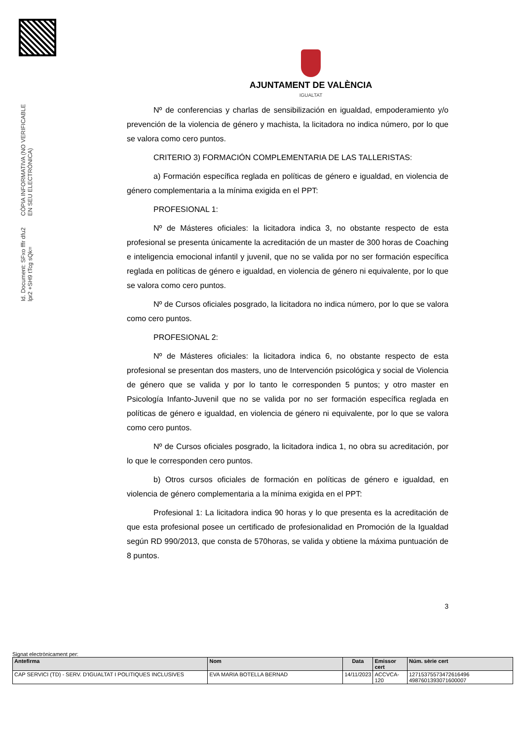Id. Document: SFxo fffr dfu2 lpr2 +SH9 tTcg sQk=
CÒPIA INFORMATIVA (NO VERIFICABLE EN SEU ELECTRÒNICA)
AJUNTAMENT DE VALÈNCIA
IGUALTAT
Nº de conferencias y charlas de sensibilización en igualdad, empoderamiento y/o prevención de la violencia de género y machista, la licitadora no indica número, por lo que se valora como cero puntos.
CRITERIO 3) FORMACIÓN COMPLEMENTARIA DE LAS TALLERISTAS:
a) Formación específica reglada en políticas de género e igualdad, en violencia de género complementaria a la mínima exigida en el PPT:
PROFESIONAL 1:
Nº de Másteres oficiales: la licitadora indica 3, no obstante respecto de esta profesional se presenta únicamente la acreditación de un master de 300 horas de Coaching e inteligencia emocional infantil y juvenil, que no se valida por no ser formación específica reglada en políticas de género e igualdad, en violencia de género ni equivalente, por lo que se valora como cero puntos.
Nº de Cursos oficiales posgrado, la licitadora no indica número, por lo que se valora como cero puntos.
PROFESIONAL 2:
Nº de Másteres oficiales: la licitadora indica 6, no obstante respecto de esta profesional se presentan dos masters, uno de Intervención psicológica y social de Violencia de género que se valida y por lo tanto le corresponden 5 puntos; y otro master en Psicología Infanto-Juvenil que no se valida por no ser formación específica reglada en políticas de género e igualdad, en violencia de género ni equivalente, por lo que se valora como cero puntos.
Nº de Cursos oficiales posgrado, la licitadora indica 1, no obra su acreditación, por lo que le corresponden cero puntos.
b) Otros cursos oficiales de formación en políticas de género e igualdad, en violencia de género complementaria a la mínima exigida en el PPT:
Profesional 1: La licitadora indica 90 horas y lo que presenta es la acreditación de que esta profesional posee un certificado de profesionalidad en Promoción de la Igualdad según RD 990/2013, que consta de 570horas, se valida y obtiene la máxima puntuación de 8 puntos.
3
Signat electrònicament per:
| Antefirma | Nom | Data | Emissor cert | Núm. sèrie cert |
| --- | --- | --- | --- | --- |
| CAP SERVICI (TD) - SERV. D'IGUALTAT I POLITIQUES INCLUSIVES | EVA MARIA BOTELLA BERNAD | 14/11/2023 | ACCVCA-120 | 12715375573472616496 4987601393071600007 |